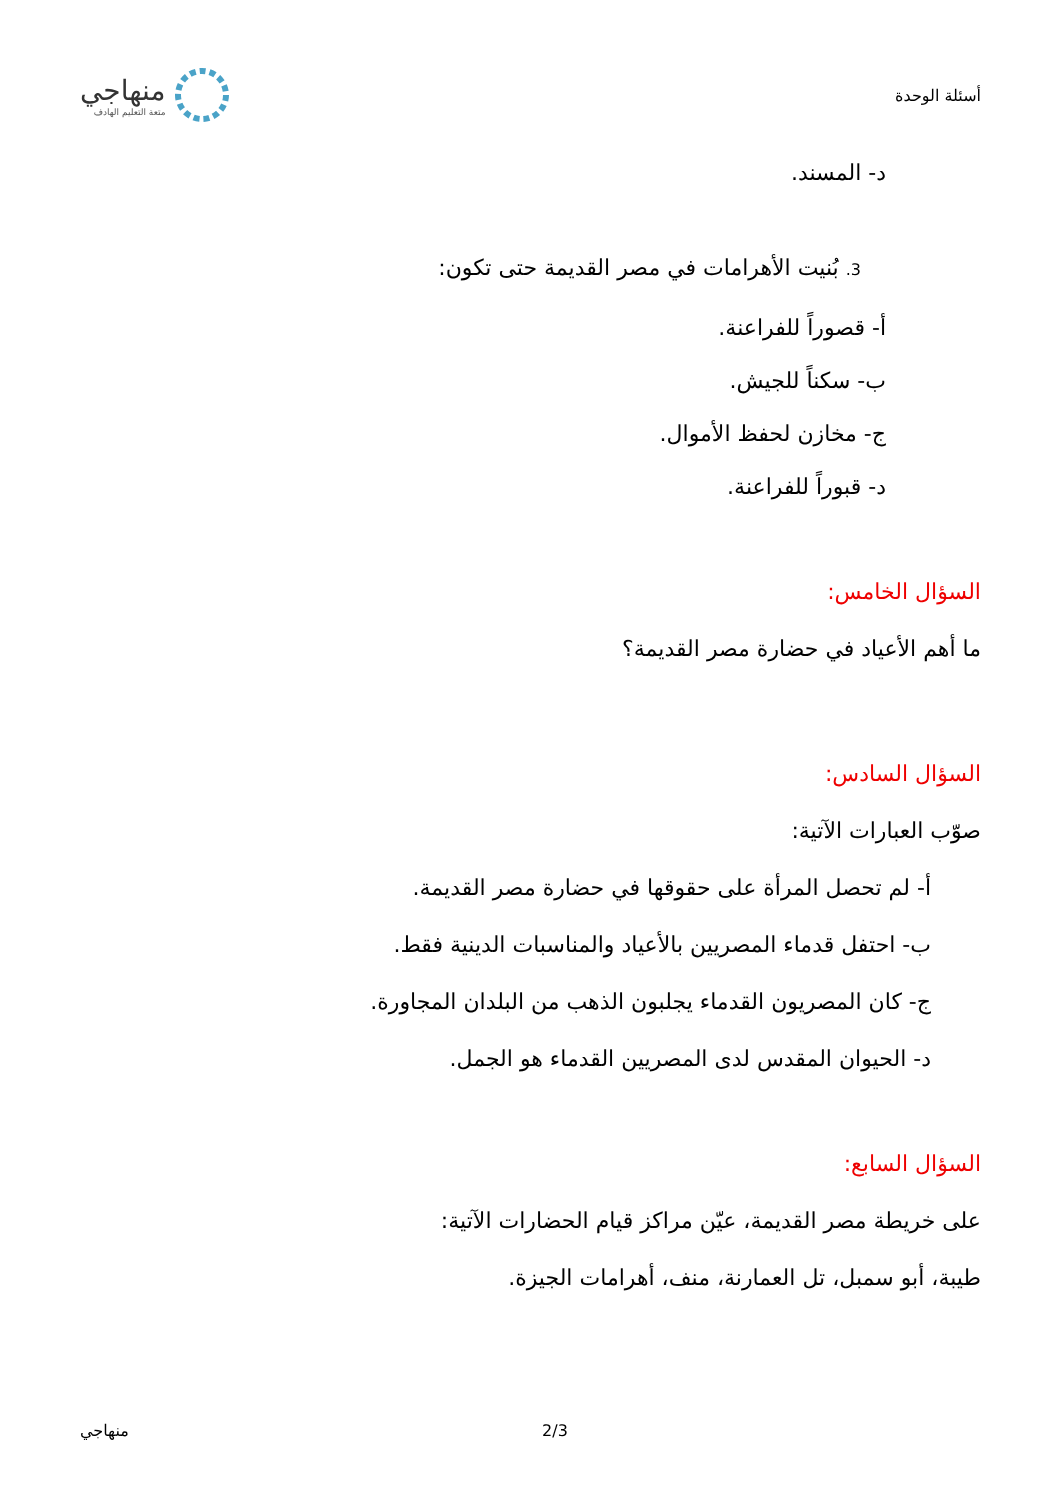أسئلة الوحدة
منهاجي
متعة التعليم الهادف
د- المسند.
3. بُنيت الأهرامات في مصر القديمة حتى تكون:
أ- قصوراً للفراعنة.
ب- سكناً للجيش.
ج- مخازن لحفظ الأموال.
د- قبوراً للفراعنة.
السؤال الخامس:
ما أهم الأعياد في حضارة مصر القديمة؟
السؤال السادس:
صوّب العبارات الآتية:
أ- لم تحصل المرأة على حقوقها في حضارة مصر القديمة.
ب- احتفل قدماء المصريين بالأعياد والمناسبات الدينية فقط.
ج- كان المصريون القدماء يجلبون الذهب من البلدان المجاورة.
د- الحيوان المقدس لدى المصريين القدماء هو الجمل.
السؤال السابع:
على خريطة مصر القديمة، عيّن مراكز قيام الحضارات الآتية:
طيبة، أبو سمبل، تل العمارنة، منف، أهرامات الجيزة.
منهاجي 2/3